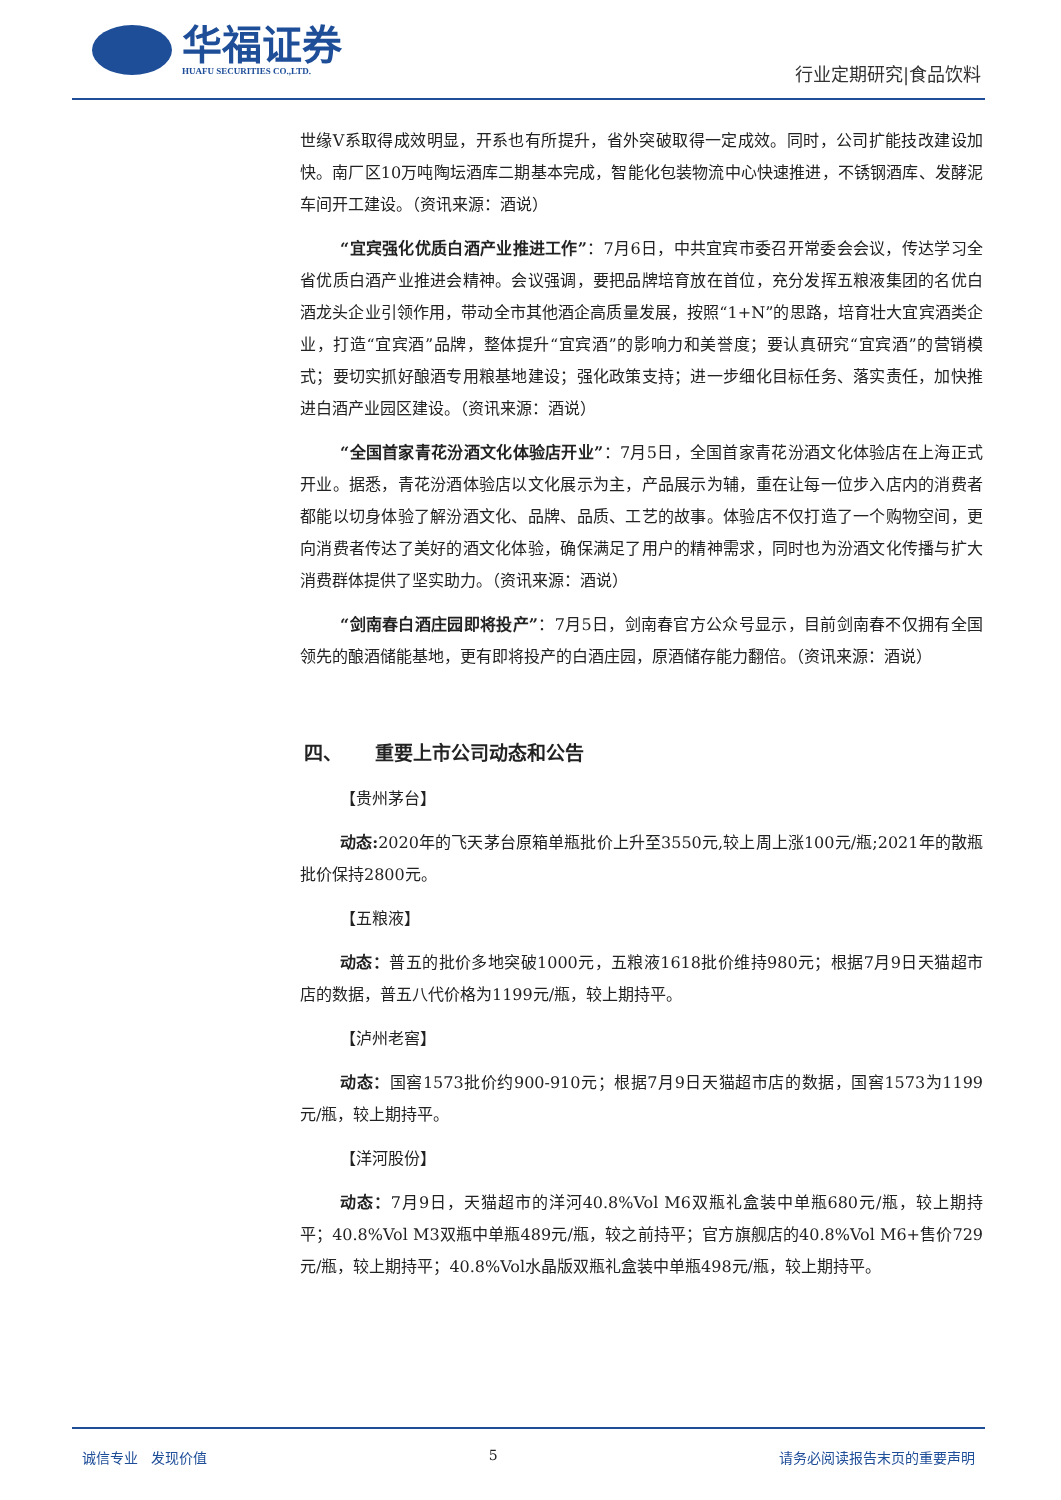华福证券
HUAFU SECURITIES CO.,LTD.
行业定期研究|食品饮料
世缘V系取得成效明显，开系也有所提升，省外突破取得一定成效。同时，公司扩能技改建设加快。南厂区10万吨陶坛酒库二期基本完成，智能化包装物流中心快速推进，不锈钢酒库、发酵泥车间开工建设。（资讯来源：酒说）
“宜宾强化优质白酒产业推进工作”：7月6日，中共宜宾市委召开常委会会议，传达学习全省优质白酒产业推进会精神。会议强调，要把品牌培育放在首位，充分发挥五粮液集团的名优白酒龙头企业引领作用，带动全市其他酒企高质量发展，按照“1+N”的思路，培育壮大宜宾酒类企业，打造“宜宾酒”品牌，整体提升“宜宾酒”的影响力和美誉度；要认真研究“宜宾酒”的营销模式；要切实抓好酿酒专用粮基地建设；强化政策支持；进一步细化目标任务、落实责任，加快推进白酒产业园区建设。（资讯来源：酒说）
“全国首家青花汾酒文化体验店开业”：7月5日，全国首家青花汾酒文化体验店在上海正式开业。据悉，青花汾酒体验店以文化展示为主，产品展示为辅，重在让每一位步入店内的消费者都能以切身体验了解汾酒文化、品牌、品质、工艺的故事。体验店不仅打造了一个购物空间，更向消费者传达了美好的酒文化体验，确保满足了用户的精神需求，同时也为汾酒文化传播与扩大消费群体提供了坚实助力。（资讯来源：酒说）
“剑南春白酒庄园即将投产”：7月5日，剑南春官方公众号显示，目前剑南春不仅拥有全国领先的酿酒储能基地，更有即将投产的白酒庄园，原酒储存能力翻倍。（资讯来源：酒说）
四、 重要上市公司动态和公告
【贵州茅台】
动态: 2020年的飞天茅台原箱单瓶批价上升至3550元,较上周上涨100元/瓶;2021年的散瓶批价保持2800元。
【五粮液】
动态：普五的批价多地突破1000元，五粮液1618批价维持980元；根据7月9日天猫超市店的数据，普五八代价格为1199元/瓶，较上期持平。
【泸州老窖】
动态：国窖1573批价约900-910元；根据7月9日天猫超市店的数据，国窖1573为1199元/瓶，较上期持平。
【洋河股份】
动态：7月9日，天猫超市的洋河40.8%Vol M6双瓶礼盒装中单瓶680元/瓶，较上期持平；40.8%Vol M3双瓶中单瓶489元/瓶，较之前持平；官方旗舰店的40.8%Vol M6+售价729元/瓶，较上期持平；40.8%Vol水晶版双瓶礼盒装中单瓶498元/瓶，较上期持平。
诚信专业 发现价值 5 请务必阅读报告末页的重要声明